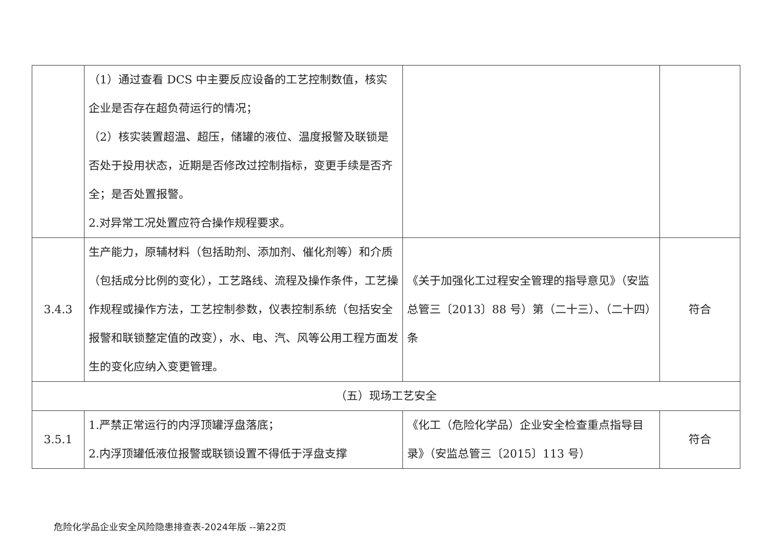| | （1）通过查看 DCS 中主要反应设备的工艺控制数值，核实企业是否存在超负荷运行的情况； （2）核实装置超温、超压，储罐的液位、温度报警及联锁是否处于投用状态，近期是否修改过控制指标，变更手续是否齐全；是否处置报警。 2.对异常工况处置应符合操作规程要求。 | | |
| 3.4.3 | 生产能力，原辅材料（包括助剂、添加剂、催化剂等）和介质（包括成分比例的变化），工艺路线、流程及操作条件，工艺操作规程或操作方法，工艺控制参数，仪表控制系统（包括安全报警和联锁整定值的改变），水、电、汽、风等公用工程方面发生的变化应纳入变更管理。 | 《关于加强化工过程安全管理的指导意见》（安监总管三〔2013〕88 号）第（二十三）、（二十四）条 | 符合 |
| （五）现场工艺安全 | | | |
| 3.5.1 | 1.严禁正常运行的内浮顶罐浮盘落底； 2.内浮顶罐低液位报警或联锁设置不得低于浮盘支撑 | 《化工（危险化学品）企业安全检查重点指导目录》（安监总管三〔2015〕113 号） | 符合 |
危险化学品企业安全风险隐患排查表-2024年版 --第22页